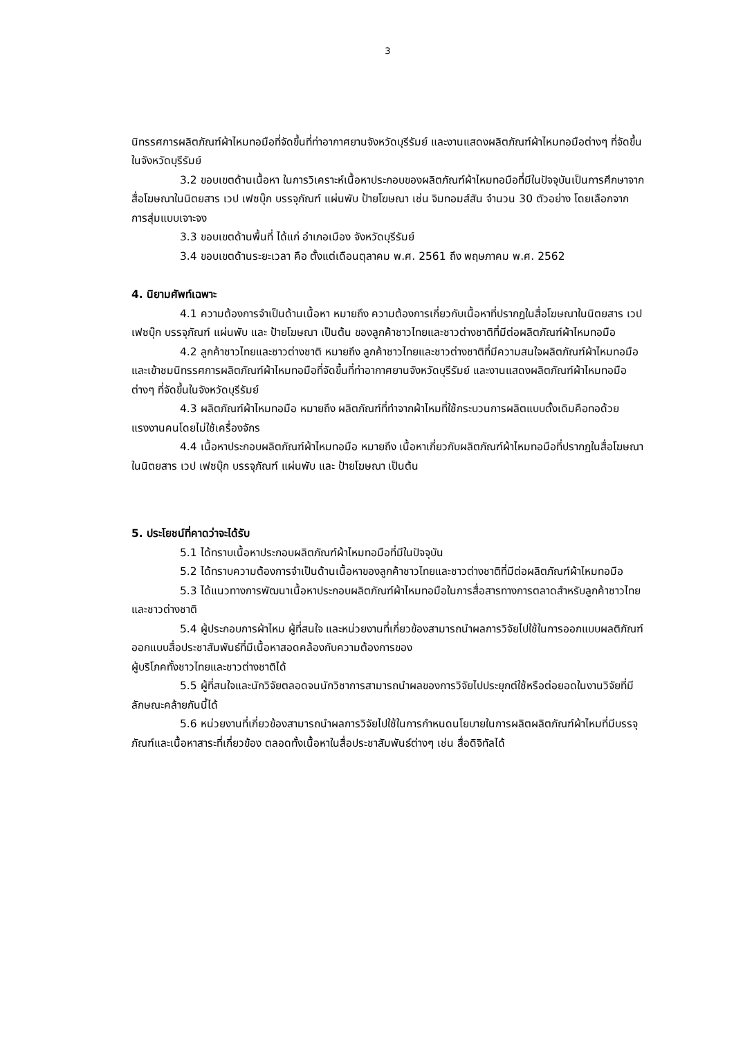3
นิทรรศการผลิตภัณฑ์ผ้าไหมทอมือที่จัดขึ้นที่ท่าอากาศยานจังหวัดบุรีรัมย์ และงานแสดงผลิตภัณฑ์ผ้าไหมทอมือต่างๆ ที่จัดขึ้นในจังหวัดบุรีรัมย์
3.2 ขอบเขตด้านเนื้อหา ในการวิเคราะห์เนื้อหาประกอบของผลิตภัณฑ์ผ้าไหมทอมือที่มีในปัจจุบันเป็นการศึกษาจากสื่อโฆษณาในนิตยสาร เวป เฟซบุ๊ก บรรจุภัณฑ์ แผ่นพับ ป้ายโฆษณา เช่น จิมทอมส์สัน จำนวน 30 ตัวอย่าง โดยเลือกจากการสุ่มแบบเจาะจง
3.3 ขอบเขตด้านพื้นที่ ได้แก่ อำเภอเมือง จังหวัดบุรีรัมย์
3.4 ขอบเขตด้านระยะเวลา คือ ตั้งแต่เดือนตุลาคม พ.ศ. 2561 ถึง พฤษภาคม พ.ศ. 2562
4. นิยามศัพท์เฉพาะ
4.1 ความต้องการจำเป็นด้านเนื้อหา หมายถึง ความต้องการเกี่ยวกับเนื้อหาที่ปรากฏในสื่อโฆษณาในนิตยสาร เวป เฟซบุ๊ก บรรจุภัณฑ์ แผ่นพับ และ ป้ายโฆษณา เป็นต้น ของลูกค้าชาวไทยและชาวต่างชาติที่มีต่อผลิตภัณฑ์ผ้าไหมทอมือ
4.2 ลูกค้าชาวไทยและชาวต่างชาติ หมายถึง ลูกค้าชาวไทยและชาวต่างชาติที่มีความสนใจผลิตภัณฑ์ผ้าไหมทอมือ และเข้าชมนิทรรศการผลิตภัณฑ์ผ้าไหมทอมือที่จัดขึ้นที่ท่าอากาศยานจังหวัดบุรีรัมย์ และงานแสดงผลิตภัณฑ์ผ้าไหมทอมือต่างๆ ที่จัดขึ้นในจังหวัดบุรีรัมย์
4.3 ผลิตภัณฑ์ผ้าไหมทอมือ หมายถึง ผลิตภัณฑ์ที่ทำจากผ้าไหมที่ใช้กระบวนการผลิตแบบดั้งเดิมคือทอด้วยแรงงานคนโดยไม่ใช้เครื่องจักร
4.4 เนื้อหาประกอบผลิตภัณฑ์ผ้าไหมทอมือ หมายถึง เนื้อหาเกี่ยวกับผลิตภัณฑ์ผ้าไหมทอมือที่ปรากฏในสื่อโฆษณาในนิตยสาร เวป เฟซบุ๊ก บรรจุภัณฑ์ แผ่นพับ และ ป้ายโฆษณา เป็นต้น
5. ประโยชน์ที่คาดว่าจะได้รับ
5.1 ได้ทราบเนื้อหาประกอบผลิตภัณฑ์ผ้าไหมทอมือที่มีในปัจจุบัน
5.2 ได้ทราบความต้องการจำเป็นด้านเนื้อหาของลูกค้าชาวไทยและชาวต่างชาติที่มีต่อผลิตภัณฑ์ผ้าไหมทอมือ
5.3 ได้แนวทางการพัฒนาเนื้อหาประกอบผลิตภัณฑ์ผ้าไหมทอมือในการสื่อสารทางการตลาดสำหรับลูกค้าชาวไทยและชาวต่างชาติ
5.4 ผู้ประกอบการผ้าไหม ผู้ที่สนใจ และหน่วยงานที่เกี่ยวข้องสามารถนำผลการวิจัยไปใช้ในการออกแบบผลติภัณฑ์ ออกแบบสื่อประชาสัมพันธ์ที่มีเนื้อหาสอดคล้องกับความต้องการของ
ผู้บริโภคทั้งชาวไทยและชาวต่างชาติได้
5.5 ผู้ที่สนใจและนักวิจัยตลอดจนนักวิชาการสามารถนำผลของการวิจัยไปประยุกต์ใช้หรือต่อยอดในงานวิจัยที่มีลักษณะคล้ายกันนี้ได้
5.6 หน่วยงานที่เกี่ยวข้องสามารถนำผลการวิจัยไปใช้ในการกำหนดนโยบายในการผลิตผลิตภัณฑ์ผ้าไหมที่มีบรรจุภัณฑ์และเนื้อหาสาระที่เกี่ยวข้อง ตลอดทั้งเนื้อหาในสื่อประชาสัมพันธ์ต่างๆ เช่น สื่อดิจิทัลได้